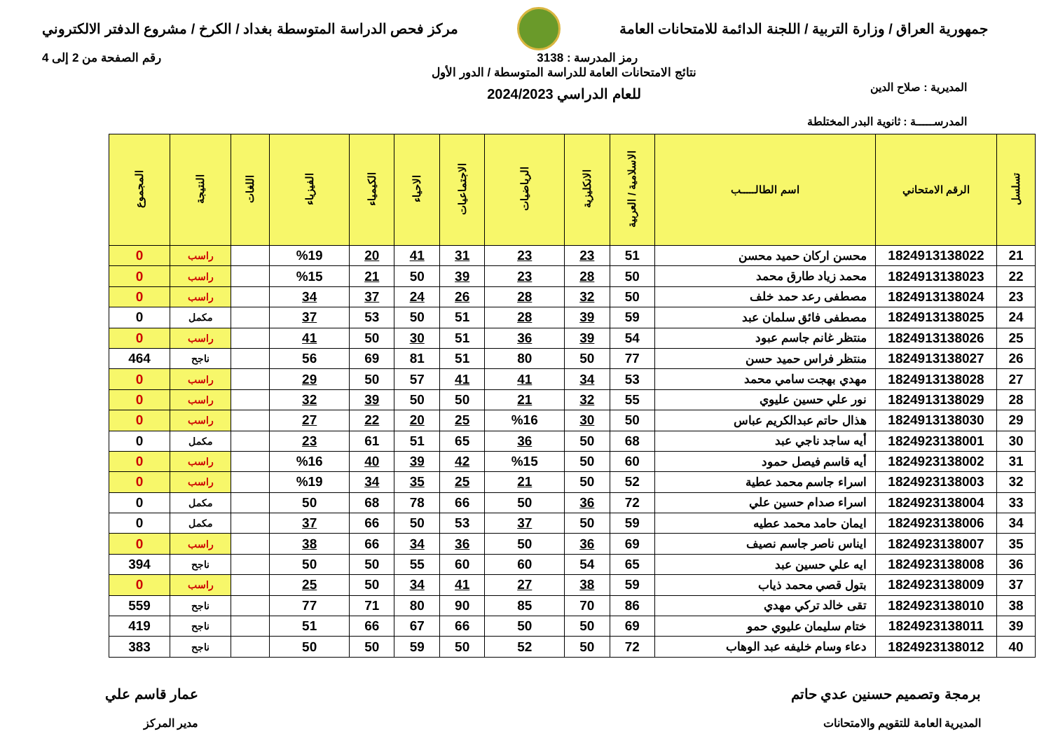جمهورية العراق / وزارة التربية / اللجنة الدائمة للامتحانات العامة
مركز فحص الدراسة المتوسطة بغداد / الكرخ / مشروع الدفتر الالكتروني
رمز المدرسة : 3138 رقم الصفحة من 2 إلى 4
المديرية : صلاح الدين
المدرســـــة : ثانوية البدر المختلطة
نتائج الامتحانات العامة للدراسة المتوسطة / الدور الأول
للعام الدراسي 2024/2023
| تسلسل | الرقم الامتحاني | اسم الطالـــــب | الاسلامية / العربية | الانكليزية | الرياضيات | الاجتماعيات | الاحياء | الكيمياء | الفيزياء | اللغات | النتيجة | المجموع |
| --- | --- | --- | --- | --- | --- | --- | --- | --- | --- | --- | --- | --- |
| 21 | 1824913138022 | محسن اركان حميد محسن | 51 | 23 | 23 | 31 | 41 | 20 | %19 | | راسب | 0 |
| 22 | 1824913138023 | محمد زياد طارق محمد | 50 | 28 | 23 | 39 | 50 | 21 | %15 | | راسب | 0 |
| 23 | 1824913138024 | مصطفى رعد حمد خلف | 50 | 32 | 28 | 26 | 24 | 37 | 34 | | راسب | 0 |
| 24 | 1824913138025 | مصطفى فائق سلمان عبد | 59 | 39 | 28 | 51 | 50 | 53 | 37 | | مكمل | 0 |
| 25 | 1824913138026 | منتظر غانم جاسم عبود | 54 | 39 | 36 | 51 | 30 | 50 | 41 | | راسب | 0 |
| 26 | 1824913138027 | منتظر فراس حميد حسن | 77 | 50 | 80 | 51 | 81 | 69 | 56 | | ناجح | 464 |
| 27 | 1824913138028 | مهدي بهجت سامي محمد | 53 | 34 | 41 | 41 | 57 | 50 | 29 | | راسب | 0 |
| 28 | 1824913138029 | نور علي حسين عليوي | 55 | 32 | 21 | 50 | 50 | 39 | 32 | | راسب | 0 |
| 29 | 1824913138030 | هذال حاتم عبدالكريم عباس | 50 | 30 | %16 | 25 | 20 | 22 | 27 | | راسب | 0 |
| 30 | 1824923138001 | أيه ساجد ناجي عبد | 68 | 50 | 36 | 65 | 51 | 61 | 23 | | مكمل | 0 |
| 31 | 1824923138002 | أيه قاسم فيصل حمود | 60 | 50 | %15 | 42 | 39 | 40 | %16 | | راسب | 0 |
| 32 | 1824923138003 | اسراء جاسم محمد عطية | 52 | 50 | 21 | 25 | 35 | 34 | %19 | | راسب | 0 |
| 33 | 1824923138004 | اسراء صدام حسين علي | 72 | 36 | 50 | 66 | 78 | 68 | 50 | | مكمل | 0 |
| 34 | 1824923138006 | ايمان حامد محمد عطيه | 59 | 50 | 37 | 53 | 50 | 66 | 37 | | مكمل | 0 |
| 35 | 1824923138007 | ايناس ناصر جاسم نصيف | 69 | 36 | 50 | 36 | 34 | 66 | 38 | | راسب | 0 |
| 36 | 1824923138008 | ايه علي حسين عبد | 65 | 54 | 60 | 60 | 55 | 50 | 50 | | ناجح | 394 |
| 37 | 1824923138009 | بتول قصي محمد ذياب | 59 | 38 | 27 | 41 | 34 | 50 | 25 | | راسب | 0 |
| 38 | 1824923138010 | تقى خالد تركي مهدي | 86 | 70 | 85 | 90 | 80 | 71 | 77 | | ناجح | 559 |
| 39 | 1824923138011 | ختام سليمان عليوي حمو | 69 | 50 | 50 | 66 | 67 | 66 | 51 | | ناجح | 419 |
| 40 | 1824923138012 | دعاء وسام خليفه عبد الوهاب | 72 | 50 | 52 | 50 | 59 | 50 | 50 | | ناجح | 383 |
برمجة وتصميم حسنين عدي حاتم
المديرية العامة للتقويم والامتحانات
عمار قاسم علي
مدير المركز